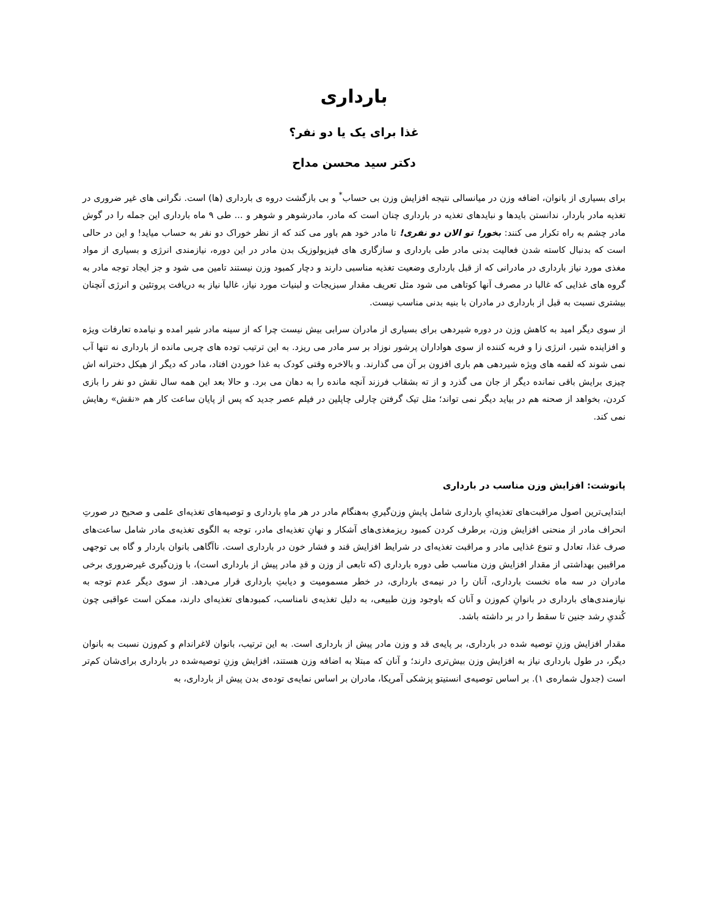بارداری
غذا برای یک یا دو نفر؟
دکتر سید محسن مداح
برای بسیاری از بانوان، اضافه وزن در میانسالی نتیجه افزایش وزن بی حساب<sup>*</sup> و بی بازگشت دروه ی بارداری (ها) است. نگرانی های غیر ضروری در تغذیه مادر باردار، ندانستن بایدها و نبایدهای تغذیه در بارداری چنان است که مادر، مادرشوهر و شوهر و ... طی ۹ ماه بارداری این جمله را در گوش مادر چشم به راه تکرار می کنند: بخور! تو الان دو نفری! تا مادر خود هم باور می کند که از نظر خوراک دو نفر به حساب میاید! و این در حالی است که بدنبال کاسته شدن فعالیت بدنی مادر طی بارداری و سازگاری های فیزیولوزیک بدن مادر در این دوره، نیازمندی انرژی و بسیاری از مواد مغذی مورد نیاز بارداری در مادرانی که از قبل بارداری وضعیت تغذیه مناسبی دارند و دچار کمبود وزن نیستند تامین می شود و جز ایجاد توجه مادر به گروه های غذایی که غالبا در مصرف آنها کوتاهی می شود مثل تعریف مقدار سبزیجات و لبنیات مورد نیاز، غالبا نیاز به دریافت پروتئین و انرژی آنچنان بیشتری نسبت به قبل از بارداری در مادران با بنیه بدنی مناسب نیست.
از سوی دیگر امید به کاهش وزن در دوره شیردهی برای بسیاری از مادران سرابی بیش نیست چرا که از سینه مادر شیر امده و نیامده تعارفات ویژه و افزاینده شیر، انرژی زا و فربه کننده از سوی هواداران پرشور نوزاد بر سر مادر می ریزد. به این ترتیب توده های چربی مانده از بارداری نه تنها آب نمی شوند که لقمه های ویژه شیردهی هم باری افزون بر آن می گذارند. و بالاخره وقتی کودک به غذا خوردن افتاد، مادر که دیگر از هیکل دخترانه اش چیزی برایش باقی نمانده دیگر از جان می گذرد و از ته بشقاب فرزند آنچه مانده را به دهان می برد. و حالا بعد این همه سال نقش دو نفر را بازی کردن، بخواهد از صحنه هم در بیاید دیگر نمی تواند؛ مثل تیک گرفتن چارلی چاپلین در فیلم عصر جدید که پس از پایان ساعت کار هم «نقش» رهایش نمی کند.
پانوشت: افزایش وزن مناسب در بارداری
ابتدایی‌ترین اصول مراقبت‌های تغذیه‌ایِ بارداری شامل پایشِ وزن‌گیریِ به‌هنگام مادر در هر ماهِ بارداری و توصیه‌های تغذیه‌ای علمی و صحیح در صورتِ انحراف مادر از منحنی افزایش وزن، برطرف کردن کمبود ریزمغذی‌های آشکار و نهانِ تغذیه‌ای مادر، توجه به الگوی تغذیه‌ی مادر شامل ساعت‌های صرف غذا، تعادل و تنوع غذایی مادر و مراقبت تغذیه‌ای در شرایط افزایش قند و فشار خون در بارداری است. ناآگاهی بانوان باردار و گاه بی توجهی مراقبین بهداشتی از مقدار افزایش وزن مناسب طی دوره بارداری (که تابعی از وزن و قدِ مادر پیش از بارداری است)، با وزن‌گیری غیرضروری برخی مادران در سه ماه نخست بارداری، آنان را در نیمه‌ی بارداری، در خطر مسمومیت و دیابتِ بارداری قرار می‌دهد. از سوی دیگر عدم توجه به نیازمندی‌های بارداری در بانوانِ کم‌وزن و آنان که باوجود وزن طبیعی، به دلیل تغذیه‌ی نامناسب، کمبودهای تغذیه‌ای دارند، ممکن است عواقبی چون کُندیِ رشد جنین تا سقط را در بر داشته باشد.
مقدار افزایش وزنِ توصیه شده در بارداری، بر پایه‌ی قد و وزن مادر پیش از بارداری است. به این ترتیب، بانوان لاغراندام و کم‌وزن نسبت به بانوان دیگر، در طول بارداری نیاز به افزایش وزن بیش‌تری دارند؛ و آنان که مبتلا به اضافه وزن هستند، افزایش وزنِ توصیه‌شده در بارداری برای‌شان کم‌تر است (جدول شماره‌ی ۱). بر اساس توصیه‌ی انستیتو پزشکی آمریکا، مادران بر اساس نمایه‌ی توده‌ی بدن پیش از بارداری، به